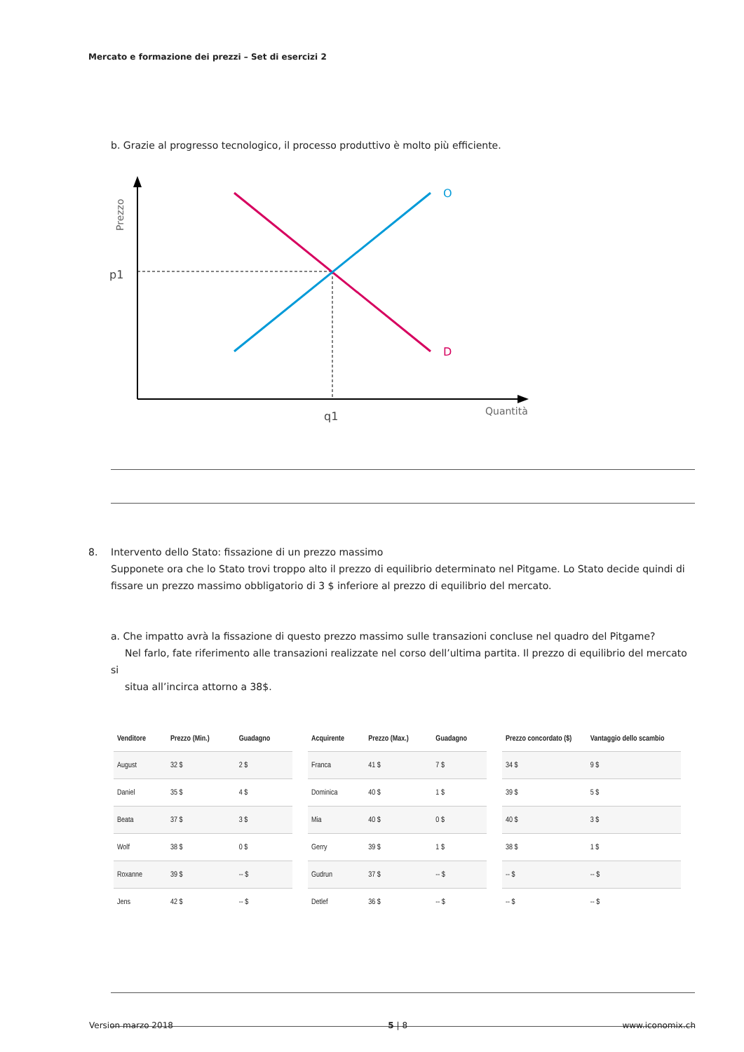Mercato e formazione dei prezzi – Set di esercizi 2
b. Grazie al progresso tecnologico, il processo produttivo è molto più efficiente.
Prezzo
O
D
p1
q1
Quantità
8. Intervento dello Stato: fissazione di un prezzo massimo
Supponete ora che lo Stato trovi troppo alto il prezzo di equilibrio determinato nel Pitgame. Lo Stato decide quindi di fissare un prezzo massimo obbligatorio di 3 $ inferiore al prezzo di equilibrio del mercato.
a. Che impatto avrà la fissazione di questo prezzo massimo sulle transazioni concluse nel quadro del Pitgame?
Nel farlo, fate riferimento alle transazioni realizzate nel corso dell’ultima partita. Il prezzo di equilibrio del mercato si
situa all’incirca attorno a 38$.
| Venditore | Prezzo (Min.) | Guadagno |
| --- | --- | --- |
| August | 32 $ | 2 $ |
| Daniel | 35 $ | 4 $ |
| Beata | 37 $ | 3 $ |
| Wolf | 38 $ | 0 $ |
| Roxanne | 39 $ | -- $ |
| Jens | 42 $ | -- $ |
| Acquirente | Prezzo (Max.) | Guadagno |
| --- | --- | --- |
| Franca | 41 $ | 7 $ |
| Dominica | 40 $ | 1 $ |
| Mia | 40 $ | 0 $ |
| Gerry | 39 $ | 1 $ |
| Gudrun | 37 $ | -- $ |
| Detlef | 36 $ | -- $ |
| Prezzo concordato ($) | Vantaggio dello scambio |
| --- | --- |
| 34 $ | 9 $ |
| 39 $ | 5 $ |
| 40 $ | 3 $ |
| 38 $ | 1 $ |
| -- $ | -- $ |
| -- $ | -- $ |
Version marzo 2018 5 | 8 www.iconomix.ch